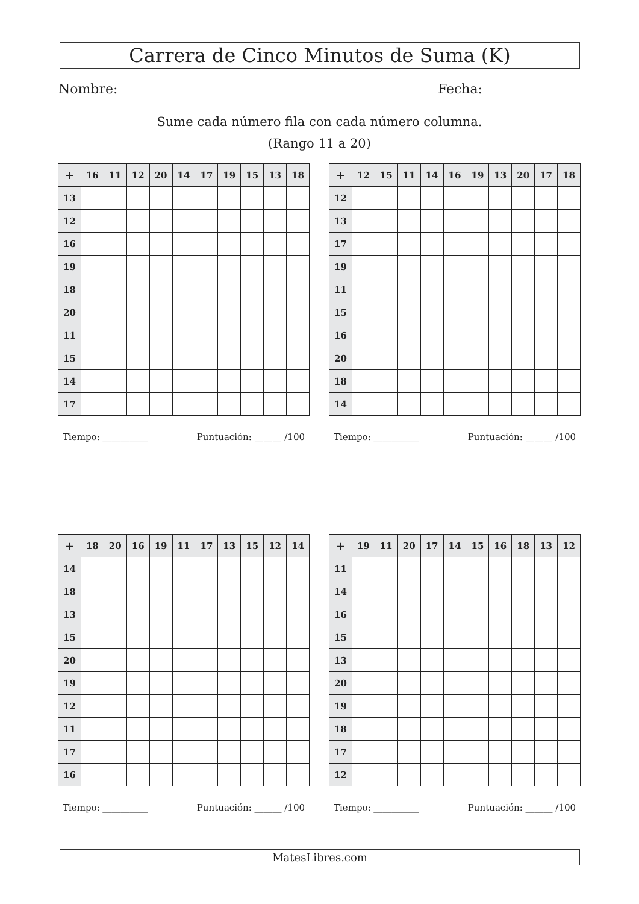Carrera de Cinco Minutos de Suma (K)
Nombre: Fecha:
Sume cada número fila con cada número columna.
(Rango 11 a 20)
| + | 16 | 11 | 12 | 20 | 14 | 17 | 19 | 15 | 13 | 18 |
| --- | --- | --- | --- | --- | --- | --- | --- | --- | --- | --- |
| 13 | | | | | | | | | | |
| 12 | | | | | | | | | | |
| 16 | | | | | | | | | | |
| 19 | | | | | | | | | | |
| 18 | | | | | | | | | | |
| 20 | | | | | | | | | | |
| 11 | | | | | | | | | | |
| 15 | | | | | | | | | | |
| 14 | | | | | | | | | | |
| 17 | | | | | | | | | | |
Tiempo: __________ Puntuación: ______ /100
| + | 12 | 15 | 11 | 14 | 16 | 19 | 13 | 20 | 17 | 18 |
| --- | --- | --- | --- | --- | --- | --- | --- | --- | --- | --- |
| 12 | | | | | | | | | | |
| 13 | | | | | | | | | | |
| 17 | | | | | | | | | | |
| 19 | | | | | | | | | | |
| 11 | | | | | | | | | | |
| 15 | | | | | | | | | | |
| 16 | | | | | | | | | | |
| 20 | | | | | | | | | | |
| 18 | | | | | | | | | | |
| 14 | | | | | | | | | | |
Tiempo: __________ Puntuación: ______ /100
| + | 18 | 20 | 16 | 19 | 11 | 17 | 13 | 15 | 12 | 14 |
| --- | --- | --- | --- | --- | --- | --- | --- | --- | --- | --- |
| 14 | | | | | | | | | | |
| 18 | | | | | | | | | | |
| 13 | | | | | | | | | | |
| 15 | | | | | | | | | | |
| 20 | | | | | | | | | | |
| 19 | | | | | | | | | | |
| 12 | | | | | | | | | | |
| 11 | | | | | | | | | | |
| 17 | | | | | | | | | | |
| 16 | | | | | | | | | | |
Tiempo: __________ Puntuación: ______ /100
| + | 19 | 11 | 20 | 17 | 14 | 15 | 16 | 18 | 13 | 12 |
| --- | --- | --- | --- | --- | --- | --- | --- | --- | --- | --- |
| 11 | | | | | | | | | | |
| 14 | | | | | | | | | | |
| 16 | | | | | | | | | | |
| 15 | | | | | | | | | | |
| 13 | | | | | | | | | | |
| 20 | | | | | | | | | | |
| 19 | | | | | | | | | | |
| 18 | | | | | | | | | | |
| 17 | | | | | | | | | | |
| 12 | | | | | | | | | | |
Tiempo: __________ Puntuación: ______ /100
MatesLibres.com